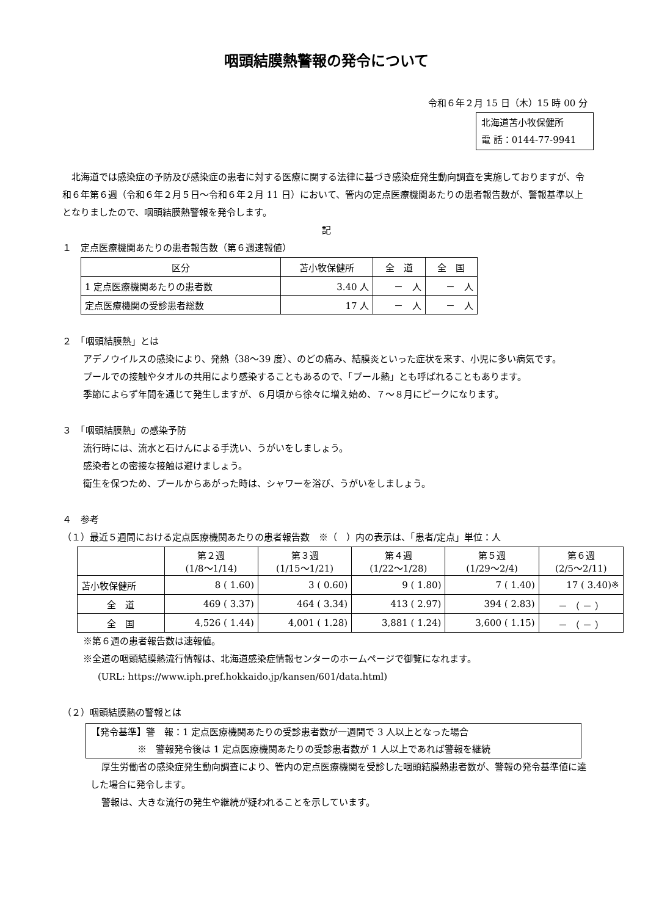咽頭結膜熱警報の発令について
令和６年２月 15 日（木）15 時 00 分
北海道苫小牧保健所
電 話：0144-77-9941
北海道では感染症の予防及び感染症の患者に対する医療に関する法律に基づき感染症発生動向調査を実施しておりますが、令和６年第６週（令和６年２月５日～令和６年２月 11 日）において、管内の定点医療機関あたりの患者報告数が、警報基準以上となりましたので、咽頭結膜熱警報を発令します。
記
１　定点医療機関あたりの患者報告数（第６週速報値）
| 区分 | 苫小牧保健所 | 全 道 | 全 国 |
| --- | --- | --- | --- |
| 1 定点医療機関あたりの患者数 | 3.40 人 | － 人 | － 人 |
| 定点医療機関の受診患者総数 | 17 人 | － 人 | － 人 |
２　「咽頭結膜熱」とは
アデノウイルスの感染により、発熱（38～39 度）、のどの痛み、結膜炎といった症状を来す、小児に多い病気です。
プールでの接触やタオルの共用により感染することもあるので、「プール熱」とも呼ばれることもあります。
季節によらず年間を通じて発生しますが、６月頃から徐々に増え始め、７～８月にピークになります。
３　「咽頭結膜熱」の感染予防
流行時には、流水と石けんによる手洗い、うがいをしましょう。
感染者との密接な接触は避けましょう。
衛生を保つため、プールからあがった時は、シャワーを浴び、うがいをしましょう。
４　参考
（１）最近５週間における定点医療機関あたりの患者報告数　※（　）内の表示は、「患者/定点」単位：人
| | 第２週 (1/8～1/14) | 第３週 (1/15～1/21) | 第４週 (1/22～1/28) | 第５週 (1/29～2/4) | 第６週 (2/5～2/11) |
| --- | --- | --- | --- | --- | --- |
| 苫小牧保健所 | 8 ( 1.60) | 3 ( 0.60) | 9 ( 1.80) | 7 ( 1.40) | 17 ( 3.40)※ |
| 全 道 | 469 ( 3.37) | 464 ( 3.34) | 413 ( 2.97) | 394 ( 2.83) | － （ － ） |
| 全 国 | 4,526 ( 1.44) | 4,001 ( 1.28) | 3,881 ( 1.24) | 3,600 ( 1.15) | － （ － ） |
※第６週の患者報告数は速報値。
※全道の咽頭結膜熱流行情報は、北海道感染症情報センターのホームページで御覧になれます。
(URL: https://www.iph.pref.hokkaido.jp/kansen/601/data.html)
（２）咽頭結膜熱の警報とは
【発令基準】警　報：1 定点医療機関あたりの受診患者数が一週間で 3 人以上となった場合
※　警報発令後は 1 定点医療機関あたりの受診患者数が 1 人以上であれば警報を継続
厚生労働省の感染症発生動向調査により、管内の定点医療機関を受診した咽頭結膜熱患者数が、警報の発令基準値に達した場合に発令します。
警報は、大きな流行の発生や継続が疑われることを示しています。